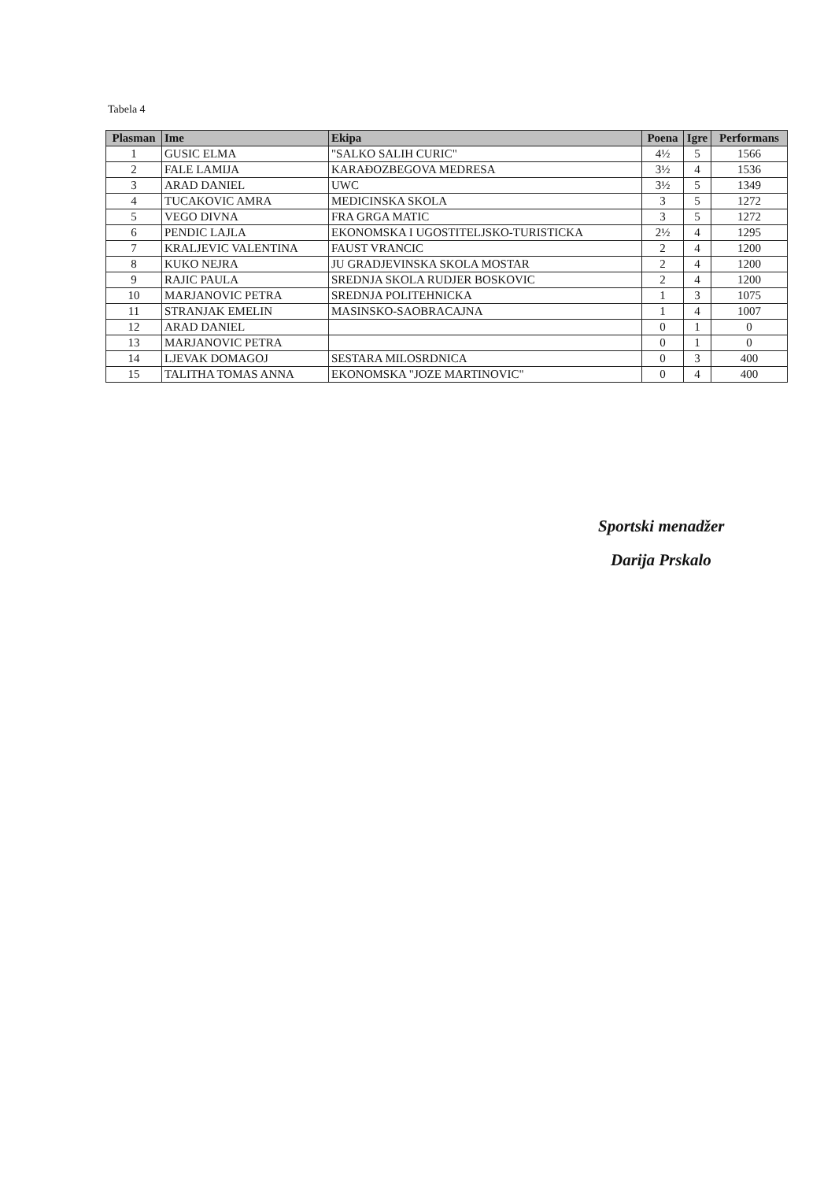Tabela 4
| Plasman | Ime | Ekipa | Poena | Igre | Performans |
| --- | --- | --- | --- | --- | --- |
| 1 | GUSIC ELMA | "SALKO SALIH CURIC" | 4½ | 5 | 1566 |
| 2 | FALE LAMIJA | KARAĐOZBEGOVA MEDRESA | 3½ | 4 | 1536 |
| 3 | ARAD DANIEL | UWC | 3½ | 5 | 1349 |
| 4 | TUCAKOVIC AMRA | MEDICINSKA SKOLA | 3 | 5 | 1272 |
| 5 | VEGO DIVNA | FRA GRGA MATIC | 3 | 5 | 1272 |
| 6 | PENDIC LAJLA | EKONOMSKA I UGOSTITELJSKO-TURISTICKA | 2½ | 4 | 1295 |
| 7 | KRALJEVIC VALENTINA | FAUST VRANCIC | 2 | 4 | 1200 |
| 8 | KUKO NEJRA | JU GRADJEVINSKA SKOLA MOSTAR | 2 | 4 | 1200 |
| 9 | RAJIC PAULA | SREDNJA SKOLA RUDJER BOSKOVIC | 2 | 4 | 1200 |
| 10 | MARJANOVIC PETRA | SREDNJA POLITEHNICKA | 1 | 3 | 1075 |
| 11 | STRANJAK EMELIN | MASINSKO-SAOBRACAJNA | 1 | 4 | 1007 |
| 12 | ARAD DANIEL | | 0 | 1 | 0 |
| 13 | MARJANOVIC PETRA | | 0 | 1 | 0 |
| 14 | LJEVAK DOMAGOJ | SESTARA MILOSRDNICA | 0 | 3 | 400 |
| 15 | TALITHA TOMAS ANNA | EKONOMSKA "JOZE MARTINOVIC" | 0 | 4 | 400 |
Sportski menadžer
Darija Prskalo